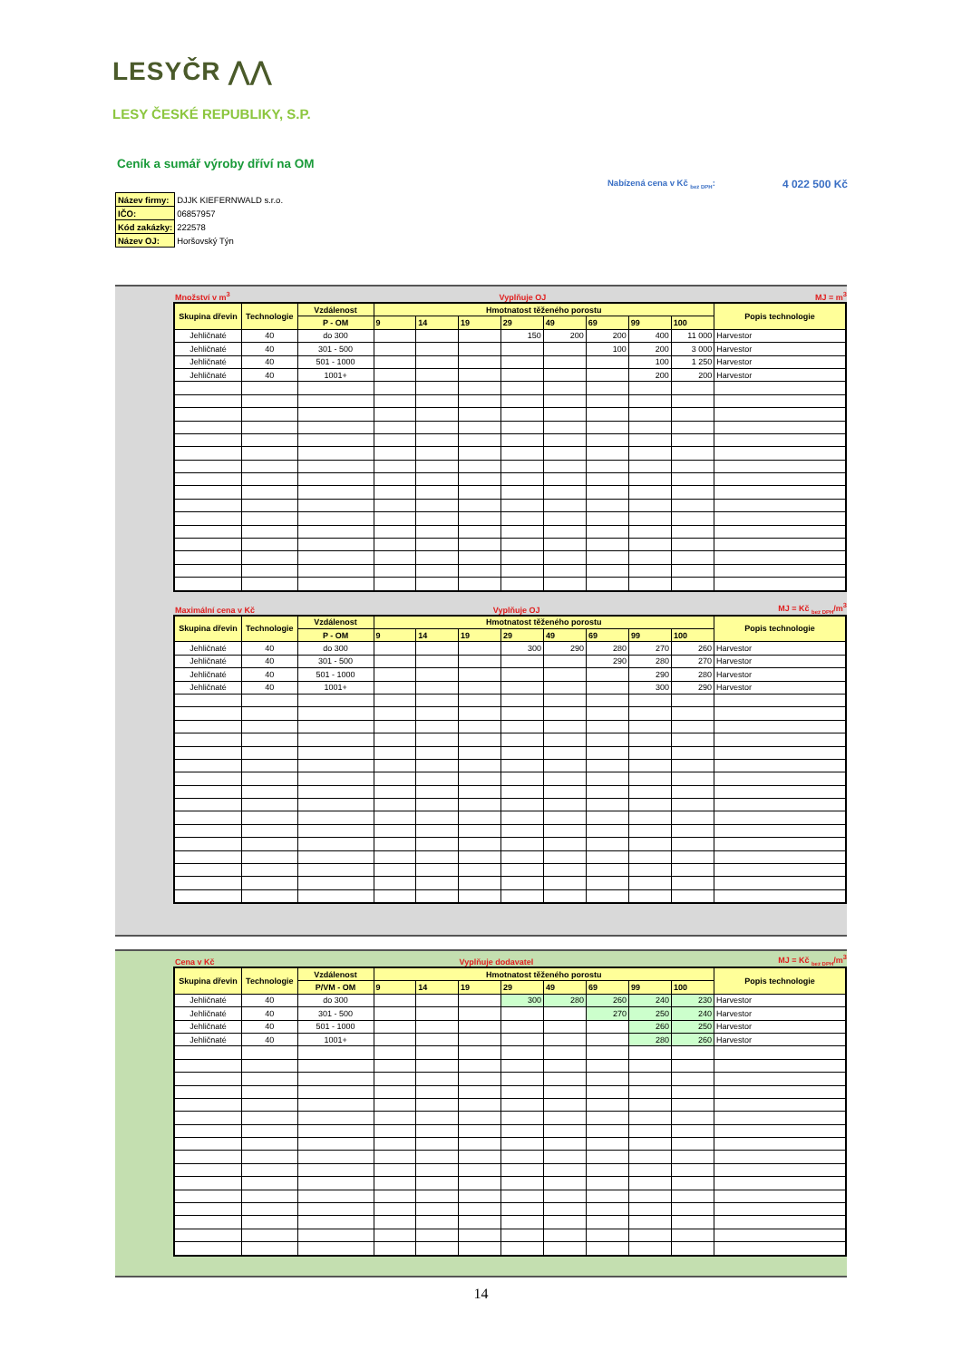LESYČR ⋀⋀
LESY ČESKÉ REPUBLIKY, S.P.
Ceník a sumář výroby dříví na OM
Nabízená cena v Kč <sub>bez DPH</sub>: 4 022 500 Kč
| Název firmy: | DJJK KIEFERNWALD s.r.o. |
| IČO: | 06857957 |
| Kód zakázky: | 222578 |
| Název OJ: | Horšovský Týn |
Množství v m<sup>3</sup> Vyplňuje OJ MJ = m<sup>3</sup>
| Skupina dřevin | Technologie | Vzdálenost | Hmotnatost těženého porostu | | | | | | | | Popis technologie |
| --- | --- | --- | --- | --- | --- | --- | --- | --- | --- | --- | --- |
| | | P - OM | 9 | 14 | 19 | 29 | 49 | 69 | 99 | 100 | |
| Jehličnaté | 40 | do 300 | | | | 150 | 200 | 200 | 400 | 11 000 | Harvestor |
| Jehličnaté | 40 | 301 - 500 | | | | | | 100 | 200 | 3 000 | Harvestor |
| Jehličnaté | 40 | 501 - 1000 | | | | | | | 100 | 1 250 | Harvestor |
| Jehličnaté | 40 | 1001+ | | | | | | | 200 | 200 | Harvestor |
Maximální cena v Kč Vyplňuje OJ MJ = Kč <sub>bez DPH</sub>/m<sup>3</sup>
| Skupina dřevin | Technologie | Vzdálenost | Hmotnatost těženého porostu | | | | | | | | Popis technologie |
| --- | --- | --- | --- | --- | --- | --- | --- | --- | --- | --- | --- |
| | | P - OM | 9 | 14 | 19 | 29 | 49 | 69 | 99 | 100 | |
| Jehličnaté | 40 | do 300 | | | | 300 | 290 | 280 | 270 | 260 | Harvestor |
| Jehličnaté | 40 | 301 - 500 | | | | | | 290 | 280 | 270 | Harvestor |
| Jehličnaté | 40 | 501 - 1000 | | | | | | | 290 | 280 | Harvestor |
| Jehličnaté | 40 | 1001+ | | | | | | | 300 | 290 | Harvestor |
Cena v Kč Vyplňuje dodavatel MJ = Kč <sub>bez DPH</sub>/m<sup>3</sup>
| Skupina dřevin | Technologie | Vzdálenost | Hmotnatost těženého porostu | | | | | | | | Popis technologie |
| --- | --- | --- | --- | --- | --- | --- | --- | --- | --- | --- | --- |
| | | P/VM - OM | 9 | 14 | 19 | 29 | 49 | 69 | 99 | 100 | |
| Jehličnaté | 40 | do 300 | | | | 300 | 280 | 260 | 240 | 230 | Harvestor |
| Jehličnaté | 40 | 301 - 500 | | | | | | 270 | 250 | 240 | Harvestor |
| Jehličnaté | 40 | 501 - 1000 | | | | | | | 260 | 250 | Harvestor |
| Jehličnaté | 40 | 1001+ | | | | | | | 280 | 260 | Harvestor |
14